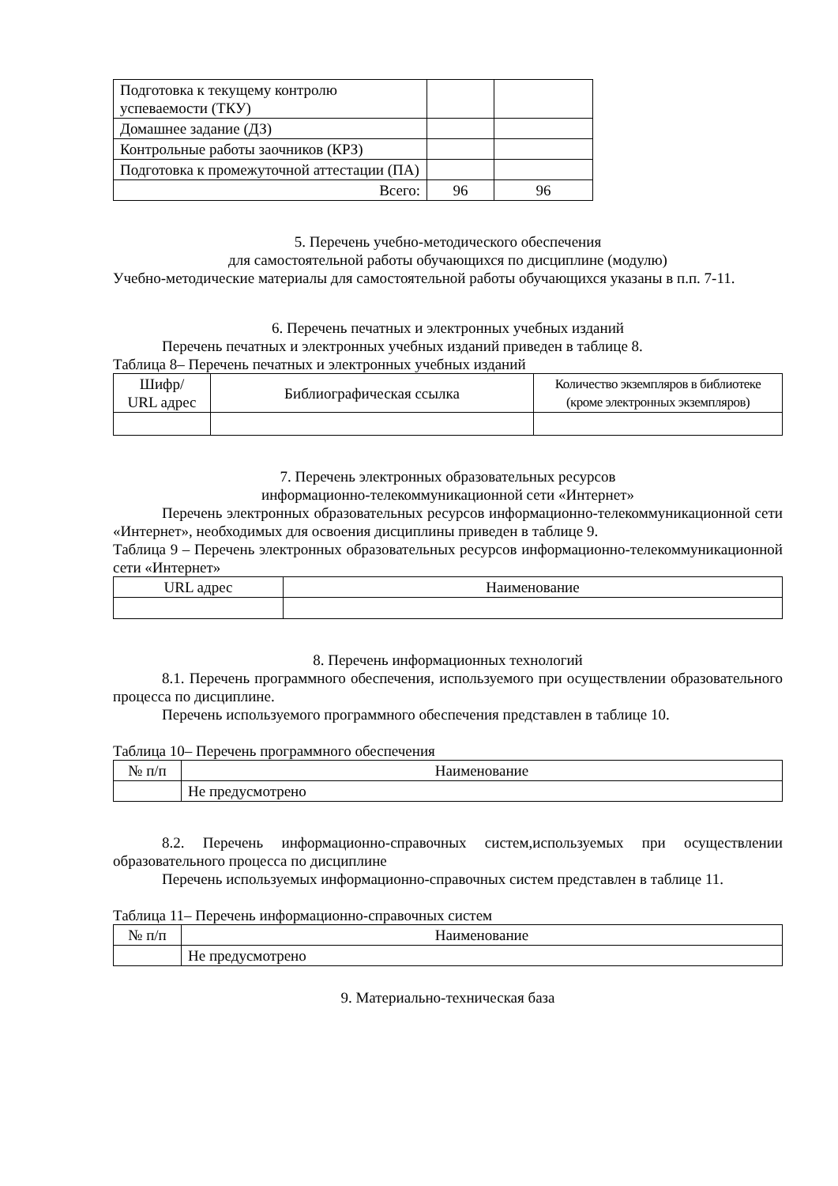| Подготовка к текущему контролю успеваемости (ТКУ) | | |
| Домашнее задание (ДЗ) | | |
| Контрольные работы заочников (КРЗ) | | |
| Подготовка к промежуточной аттестации (ПА) | | |
| Всего: | 96 | 96 |
5. Перечень учебно-методического обеспечения
для самостоятельной работы обучающихся по дисциплине (модулю)
Учебно-методические материалы для самостоятельной работы обучающихся указаны в п.п. 7-11.
6. Перечень печатных и электронных учебных изданий
Перечень печатных и электронных учебных изданий приведен в таблице 8.
Таблица 8– Перечень печатных и электронных учебных изданий
| Шифр/ URL адрес | Библиографическая ссылка | Количество экземпляров в библиотеке (кроме электронных экземпляров) |
| --- | --- | --- |
7. Перечень электронных образовательных ресурсов
информационно-телекоммуникационной сети «Интернет»
Перечень электронных образовательных ресурсов информационно-телекоммуникационной сети «Интернет», необходимых для освоения дисциплины приведен в таблице 9.
Таблица 9 – Перечень электронных образовательных ресурсов информационно-телекоммуникационной сети «Интернет»
| URL адрес | Наименование |
| --- | --- |
8. Перечень информационных технологий
8.1. Перечень программного обеспечения, используемого при осуществлении образовательного процесса по дисциплине.
Перечень используемого программного обеспечения представлен в таблице 10.
Таблица 10– Перечень программного обеспечения
| № п/п | Наименование |
| --- | --- |
| | Не предусмотрено |
8.2. Перечень информационно-справочных систем,используемых при осуществлении образовательного процесса по дисциплине
Перечень используемых информационно-справочных систем представлен в таблице 11.
Таблица 11– Перечень информационно-справочных систем
| № п/п | Наименование |
| --- | --- |
| | Не предусмотрено |
9. Материально-техническая база